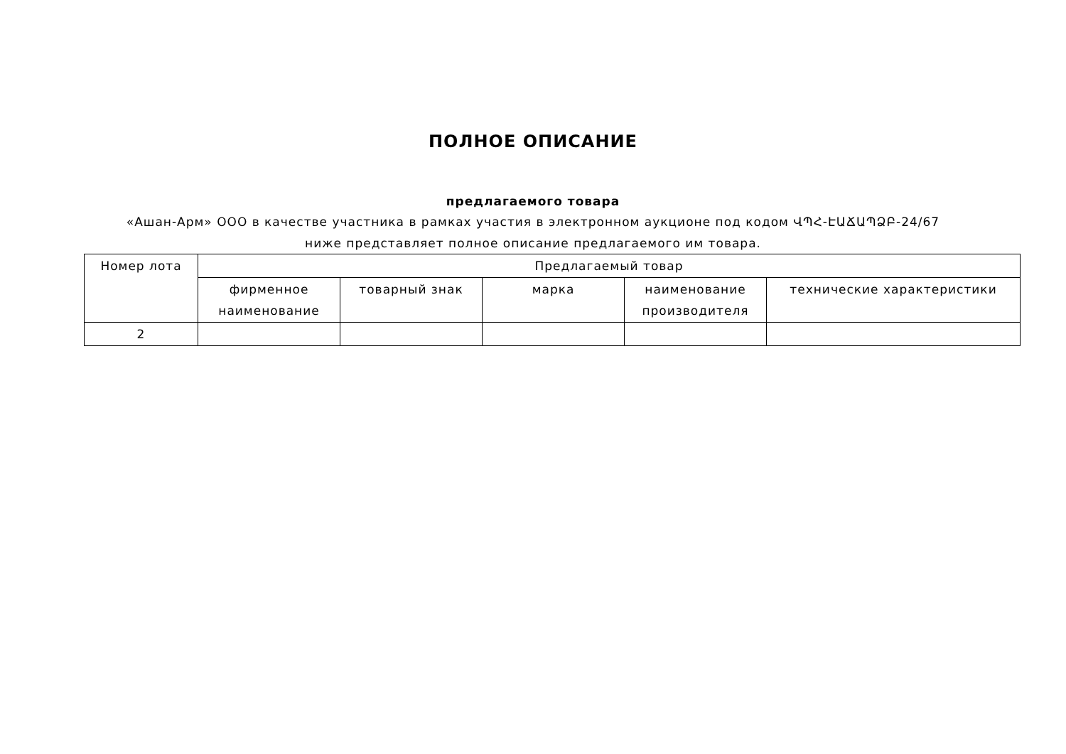ПОЛНОЕ ОПИСАНИЕ
предлагаемого товара
«Ашан-Арм» ООО в качестве участника в рамках участия в электронном аукционе под кодом ՎՊՀ-ԷԱՃԱՊՁԲ-24/67 ниже представляет полное описание предлагаемого им товара.
| Номер лота | Предлагаемый товар | | | | |
| --- | --- | --- | --- | --- | --- |
| | фирменное наименование | товарный знак | марка | наименование производителя | технические характеристики |
| 2 | | | | | |